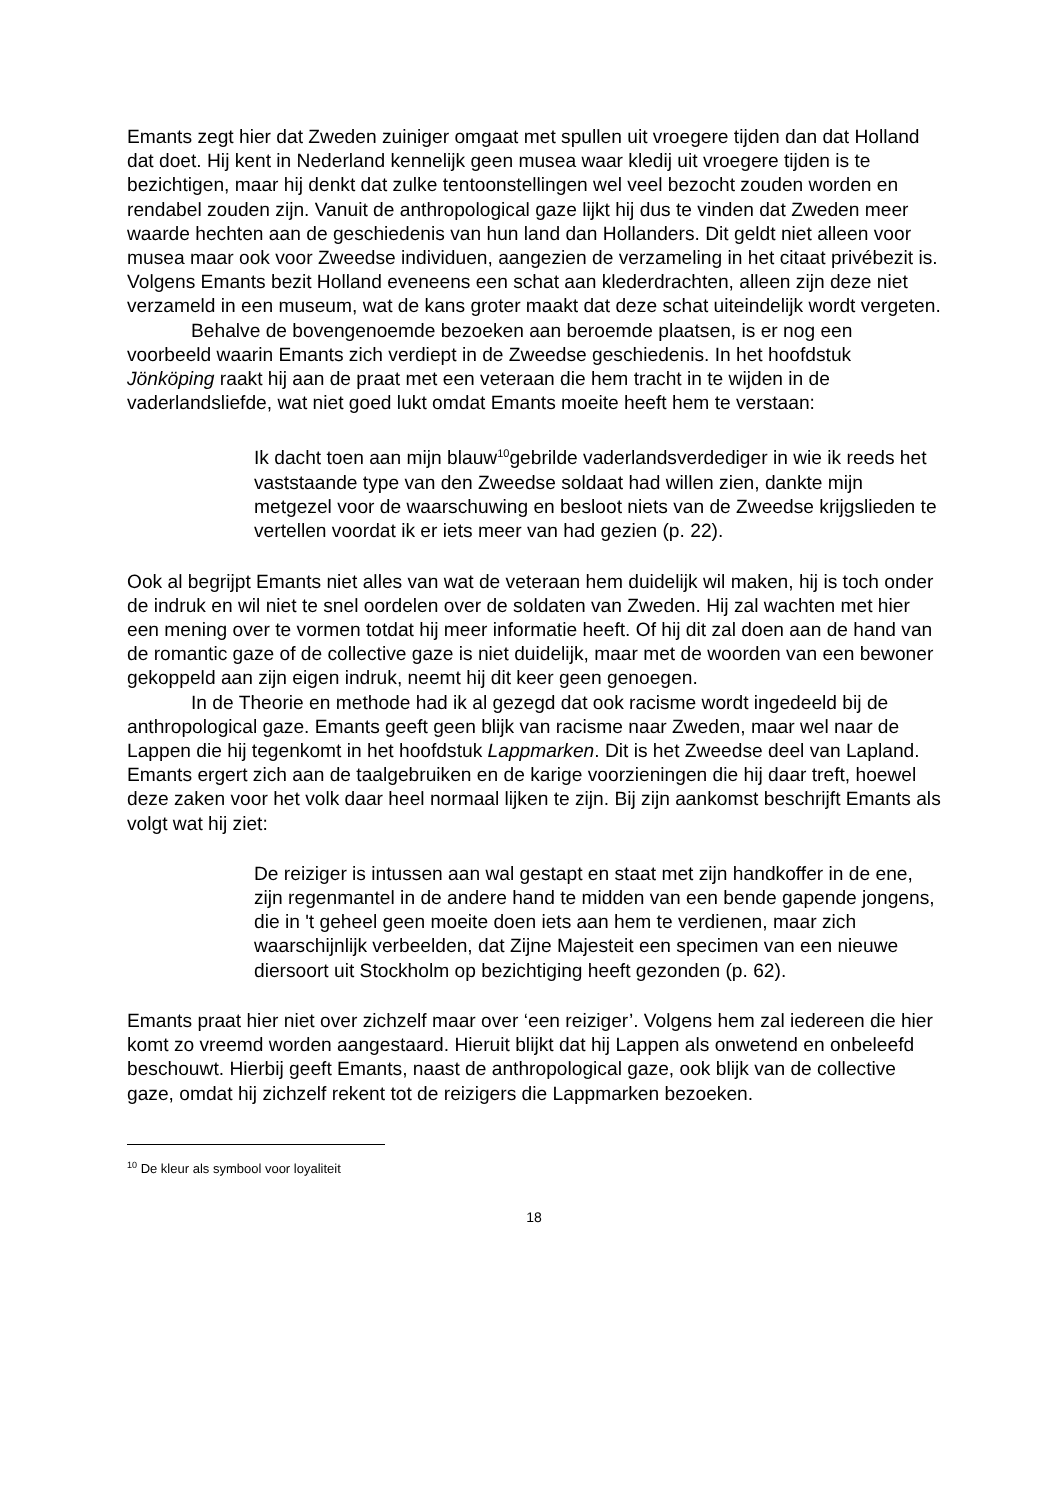Emants zegt hier dat Zweden zuiniger omgaat met spullen uit vroegere tijden dan dat Holland dat doet. Hij kent in Nederland kennelijk geen musea waar kledij uit vroegere tijden is te bezichtigen, maar hij denkt dat zulke tentoonstellingen wel veel bezocht zouden worden en rendabel zouden zijn. Vanuit de anthropological gaze lijkt hij dus te vinden dat Zweden meer waarde hechten aan de geschiedenis van hun land dan Hollanders. Dit geldt niet alleen voor musea maar ook voor Zweedse individuen, aangezien de verzameling in het citaat privébezit is. Volgens Emants bezit Holland eveneens een schat aan klederdrachten, alleen zijn deze niet verzameld in een museum, wat de kans groter maakt dat deze schat uiteindelijk wordt vergeten.
Behalve de bovengenoemde bezoeken aan beroemde plaatsen, is er nog een voorbeeld waarin Emants zich verdiept in de Zweedse geschiedenis. In het hoofdstuk Jönköping raakt hij aan de praat met een veteraan die hem tracht in te wijden in de vaderlandsliefde, wat niet goed lukt omdat Emants moeite heeft hem te verstaan:
Ik dacht toen aan mijn blauw<sup>10</sup>gebrilde vaderlandsverdediger in wie ik reeds het vaststaande type van den Zweedse soldaat had willen zien, dankte mijn metgezel voor de waarschuwing en besloot niets van de Zweedse krijgslieden te vertellen voordat ik er iets meer van had gezien (p. 22).
Ook al begrijpt Emants niet alles van wat de veteraan hem duidelijk wil maken, hij is toch onder de indruk en wil niet te snel oordelen over de soldaten van Zweden. Hij zal wachten met hier een mening over te vormen totdat hij meer informatie heeft. Of hij dit zal doen aan de hand van de romantic gaze of de collective gaze is niet duidelijk, maar met de woorden van een bewoner gekoppeld aan zijn eigen indruk, neemt hij dit keer geen genoegen.
In de Theorie en methode had ik al gezegd dat ook racisme wordt ingedeeld bij de anthropological gaze. Emants geeft geen blijk van racisme naar Zweden, maar wel naar de Lappen die hij tegenkomt in het hoofdstuk Lappmarken. Dit is het Zweedse deel van Lapland. Emants ergert zich aan de taalgebruiken en de karige voorzieningen die hij daar treft, hoewel deze zaken voor het volk daar heel normaal lijken te zijn. Bij zijn aankomst beschrijft Emants als volgt wat hij ziet:
De reiziger is intussen aan wal gestapt en staat met zijn handkoffer in de ene, zijn regenmantel in de andere hand te midden van een bende gapende jongens, die in 't geheel geen moeite doen iets aan hem te verdienen, maar zich waarschijnlijk verbeelden, dat Zijne Majesteit een specimen van een nieuwe diersoort uit Stockholm op bezichtiging heeft gezonden (p. 62).
Emants praat hier niet over zichzelf maar over ‘een reiziger’. Volgens hem zal iedereen die hier komt zo vreemd worden aangestaard. Hieruit blijkt dat hij Lappen als onwetend en onbeleefd beschouwt. Hierbij geeft Emants, naast de anthropological gaze, ook blijk van de collective gaze, omdat hij zichzelf rekent tot de reizigers die Lappmarken bezoeken.
<sup>10</sup> De kleur als symbool voor loyaliteit
18